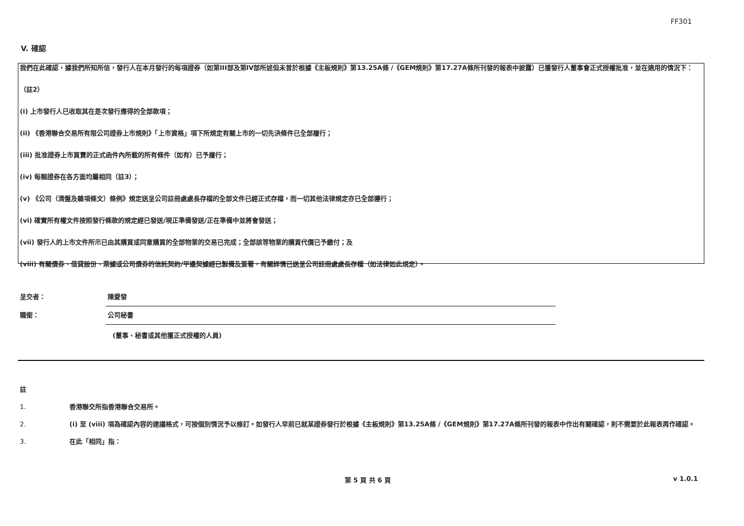FF301
V. 確認
我們在此確認，據我們所知所信，發行人在本月發行的每項證券（如第III部及第IV部所述但未曾於根據《主板規則》第13.25A條 /《GEM規則》第17.27A條所刊發的報表中披露）已獲發行人董事會正式授權批准，並在適用的情況下：
（註2）
(i) 上市發行人已收取其在是次發行應得的全部款項；
(ii) 《香港聯合交易所有限公司證券上市規則》「上市資格」項下所規定有關上市的一切先決條件已全部履行；
(iii) 批准證券上市買賣的正式函件內所載的所有條件（如有）已予履行；
(iv) 每類證券在各方面均屬相同（註3）；
(v) 《公司（清盤及雜項條文）條例》規定送呈公司註冊處處長存檔的全部文件已經正式存檔，而一切其他法律規定亦已全部遵行；
(vi) 確實所有權文件按照發行條款的規定經已發送/現正準備發送/正在準備中並將會發送；
(vii) 發行人的上市文件所示已由其購買或同意購買的全部物業的交易已完成；全部該等物業的購買代價已予繳付；及
(viii) 有關債券、借貸股份、票據或公司債券的信託契約/平邊契據經已製備及簽署，有關詳情已送呈公司註冊處處長存檔（如法律如此規定）。
呈交者：
陳愛發
職銜：
公司秘書
(董事、秘書或其他獲正式授權的人員)
註
1. 香港聯交所指香港聯合交易所。
2. (i) 至 (viii) 項為確認內容的建議格式，可按個別情況予以修訂。如發行人早前已就某證券發行於根據《主板規則》第13.25A條 /《GEM規則》第17.27A條所刊發的報表中作出有關確認，則不需要於此報表再作確認。
3. 在此「相同」指：
第 5 頁 共 6 頁 v 1.0.1